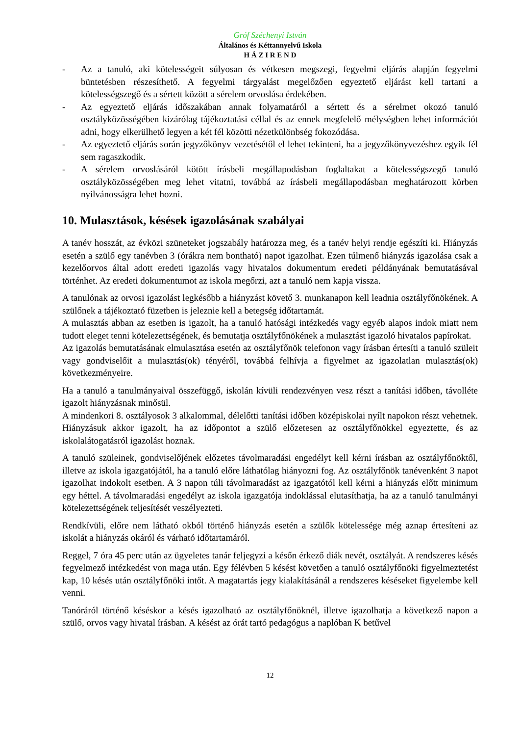Gróf Széchenyi István
Általános és Kéttannyelvű Iskola
H Á Z I R E N D
- Az a tanuló, aki kötelességeit súlyosan és vétkesen megszegi, fegyelmi eljárás alapján fegyelmi büntetésben részesíthető. A fegyelmi tárgyalást megelőzően egyeztető eljárást kell tartani a kötelességszegő és a sértett között a sérelem orvoslása érdekében.
- Az egyeztető eljárás időszakában annak folyamatáról a sértett és a sérelmet okozó tanuló osztályközösségében kizárólag tájékoztatási céllal és az ennek megfelelő mélységben lehet információt adni, hogy elkerülhető legyen a két fél közötti nézetkülönbség fokozódása.
- Az egyeztető eljárás során jegyzőkönyv vezetésétől el lehet tekinteni, ha a jegyzőkönyvezéshez egyik fél sem ragaszkodik.
- A sérelem orvoslásáról kötött írásbeli megállapodásban foglaltakat a kötelességszegő tanuló osztályközösségében meg lehet vitatni, továbbá az írásbeli megállapodásban meghatározott körben nyilvánosságra lehet hozni.
10. Mulasztások, késések igazolásának szabályai
A tanév hosszát, az évközi szüneteket jogszabály határozza meg, és a tanév helyi rendje egészíti ki. Hiányzás esetén a szülő egy tanévben 3 (órákra nem bontható) napot igazolhat. Ezen túlmenő hiányzás igazolása csak a kezelőorvos által adott eredeti igazolás vagy hivatalos dokumentum eredeti példányának bemutatásával történhet. Az eredeti dokumentumot az iskola megőrzi, azt a tanuló nem kapja vissza.
A tanulónak az orvosi igazolást legkésőbb a hiányzást követő 3. munkanapon kell leadnia osztályfőnökének. A szülőnek a tájékoztató füzetben is jeleznie kell a betegség időtartamát.
A mulasztás abban az esetben is igazolt, ha a tanuló hatósági intézkedés vagy egyéb alapos indok miatt nem tudott eleget tenni kötelezettségének, és bemutatja osztályfőnökének a mulasztást igazoló hivatalos papírokat.
Az igazolás bemutatásának elmulasztása esetén az osztályfőnök telefonon vagy írásban értesíti a tanuló szüleit vagy gondviselőit a mulasztás(ok) tényéről, továbbá felhívja a figyelmet az igazolatlan mulasztás(ok) következményeire.
Ha a tanuló a tanulmányaival összefüggő, iskolán kívüli rendezvényen vesz részt a tanítási időben, távolléte igazolt hiányzásnak minősül.
A mindenkori 8. osztályosok 3 alkalommal, délelőtti tanítási időben középiskolai nyílt napokon részt vehetnek. Hiányzásuk akkor igazolt, ha az időpontot a szülő előzetesen az osztályfőnökkel egyeztette, és az iskolalátogatásról igazolást hoznak.
A tanuló szüleinek, gondviselőjének előzetes távolmaradási engedélyt kell kérni írásban az osztályfőnöktől, illetve az iskola igazgatójától, ha a tanuló előre láthatólag hiányozni fog. Az osztályfőnök tanévenként 3 napot igazolhat indokolt esetben. A 3 napon túli távolmaradást az igazgatótól kell kérni a hiányzás előtt minimum egy héttel. A távolmaradási engedélyt az iskola igazgatója indoklással elutasíthatja, ha az a tanuló tanulmányi kötelezettségének teljesítését veszélyezteti.
Rendkívüli, előre nem látható okból történő hiányzás esetén a szülők kötelessége még aznap értesíteni az iskolát a hiányzás okáról és várható időtartamáról.
Reggel, 7 óra 45 perc után az ügyeletes tanár feljegyzi a későn érkező diák nevét, osztályát. A rendszeres késés fegyelmező intézkedést von maga után. Egy félévben 5 késést követően a tanuló osztályfőnöki figyelmeztetést kap, 10 késés után osztályfőnöki intőt. A magatartás jegy kialakításánál a rendszeres késéseket figyelembe kell venni.
Tanóráról történő késéskor a késés igazolható az osztályfőnöknél, illetve igazolhatja a következő napon a szülő, orvos vagy hivatal írásban. A késést az órát tartó pedagógus a naplóban K betűvel
12